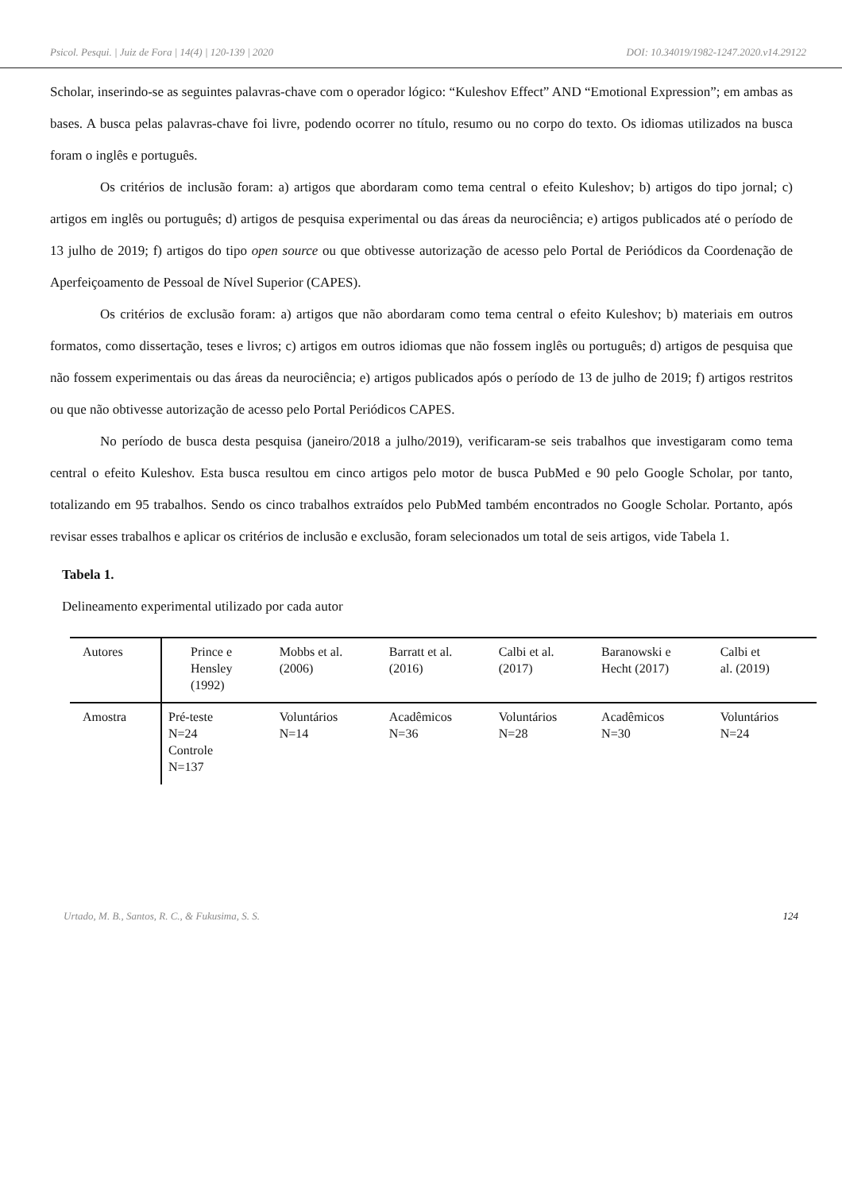Psicol. Pesqui. | Juiz de Fora | 14(4) | 120-139 | 2020 DOI: 10.34019/1982-1247.2020.v14.29122
Scholar, inserindo-se as seguintes palavras-chave com o operador lógico: “Kuleshov Effect” AND “Emotional Expression”; em ambas as bases. A busca pelas palavras-chave foi livre, podendo ocorrer no título, resumo ou no corpo do texto. Os idiomas utilizados na busca foram o inglês e português.
Os critérios de inclusão foram: a) artigos que abordaram como tema central o efeito Kuleshov; b) artigos do tipo jornal; c) artigos em inglês ou português; d) artigos de pesquisa experimental ou das áreas da neurociência; e) artigos publicados até o período de 13 julho de 2019; f) artigos do tipo open source ou que obtivesse autorização de acesso pelo Portal de Periódicos da Coordenação de Aperfeiçoamento de Pessoal de Nível Superior (CAPES).
Os critérios de exclusão foram: a) artigos que não abordaram como tema central o efeito Kuleshov; b) materiais em outros formatos, como dissertação, teses e livros; c) artigos em outros idiomas que não fossem inglês ou português; d) artigos de pesquisa que não fossem experimentais ou das áreas da neurociência; e) artigos publicados após o período de 13 de julho de 2019; f) artigos restritos ou que não obtivesse autorização de acesso pelo Portal Periódicos CAPES.
No período de busca desta pesquisa (janeiro/2018 a julho/2019), verificaram-se seis trabalhos que investigaram como tema central o efeito Kuleshov. Esta busca resultou em cinco artigos pelo motor de busca PubMed e 90 pelo Google Scholar, por tanto, totalizando em 95 trabalhos. Sendo os cinco trabalhos extraídos pelo PubMed também encontrados no Google Scholar. Portanto, após revisar esses trabalhos e aplicar os critérios de inclusão e exclusão, foram selecionados um total de seis artigos, vide Tabela 1.
Tabela 1.
Delineamento experimental utilizado por cada autor
| Autores | Prince e Hensley (1992) | Mobbs et al. (2006) | Barratt et al. (2016) | Calbi et al. (2017) | Baranowski e Hecht (2017) | Calbi et al. (2019) |
| Amostra | Pré-teste N=24 Controle N=137 | Voluntários N=14 | Acadêmicos N=36 | Voluntários N=28 | Acadêmicos N=30 | Voluntários N=24 |
Urtado, M. B., Santos, R. C., & Fukusima, S. S. 124